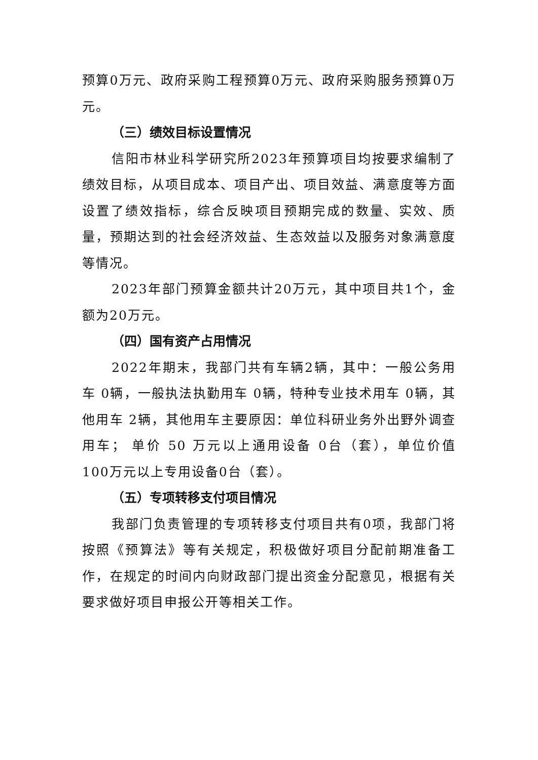预算0万元、政府采购工程预算0万元、政府采购服务预算0万元。
（三）绩效目标设置情况
信阳市林业科学研究所2023年预算项目均按要求编制了绩效目标，从项目成本、项目产出、项目效益、满意度等方面设置了绩效指标，综合反映项目预期完成的数量、实效、质量，预期达到的社会经济效益、生态效益以及服务对象满意度等情况。
2023年部门预算金额共计20万元，其中项目共1个，金额为20万元。
（四）国有资产占用情况
2022年期末，我部门共有车辆2辆，其中：一般公务用车 0辆，一般执法执勤用车 0辆，特种专业技术用车 0辆，其他用车 2辆，其他用车主要原因：单位科研业务外出野外调查用车； 单价 50 万元以上通用设备 0台（套），单位价值 100万元以上专用设备0台（套）。
（五）专项转移支付项目情况
我部门负责管理的专项转移支付项目共有0项，我部门将按照《预算法》等有关规定，积极做好项目分配前期准备工作，在规定的时间内向财政部门提出资金分配意见，根据有关要求做好项目申报公开等相关工作。